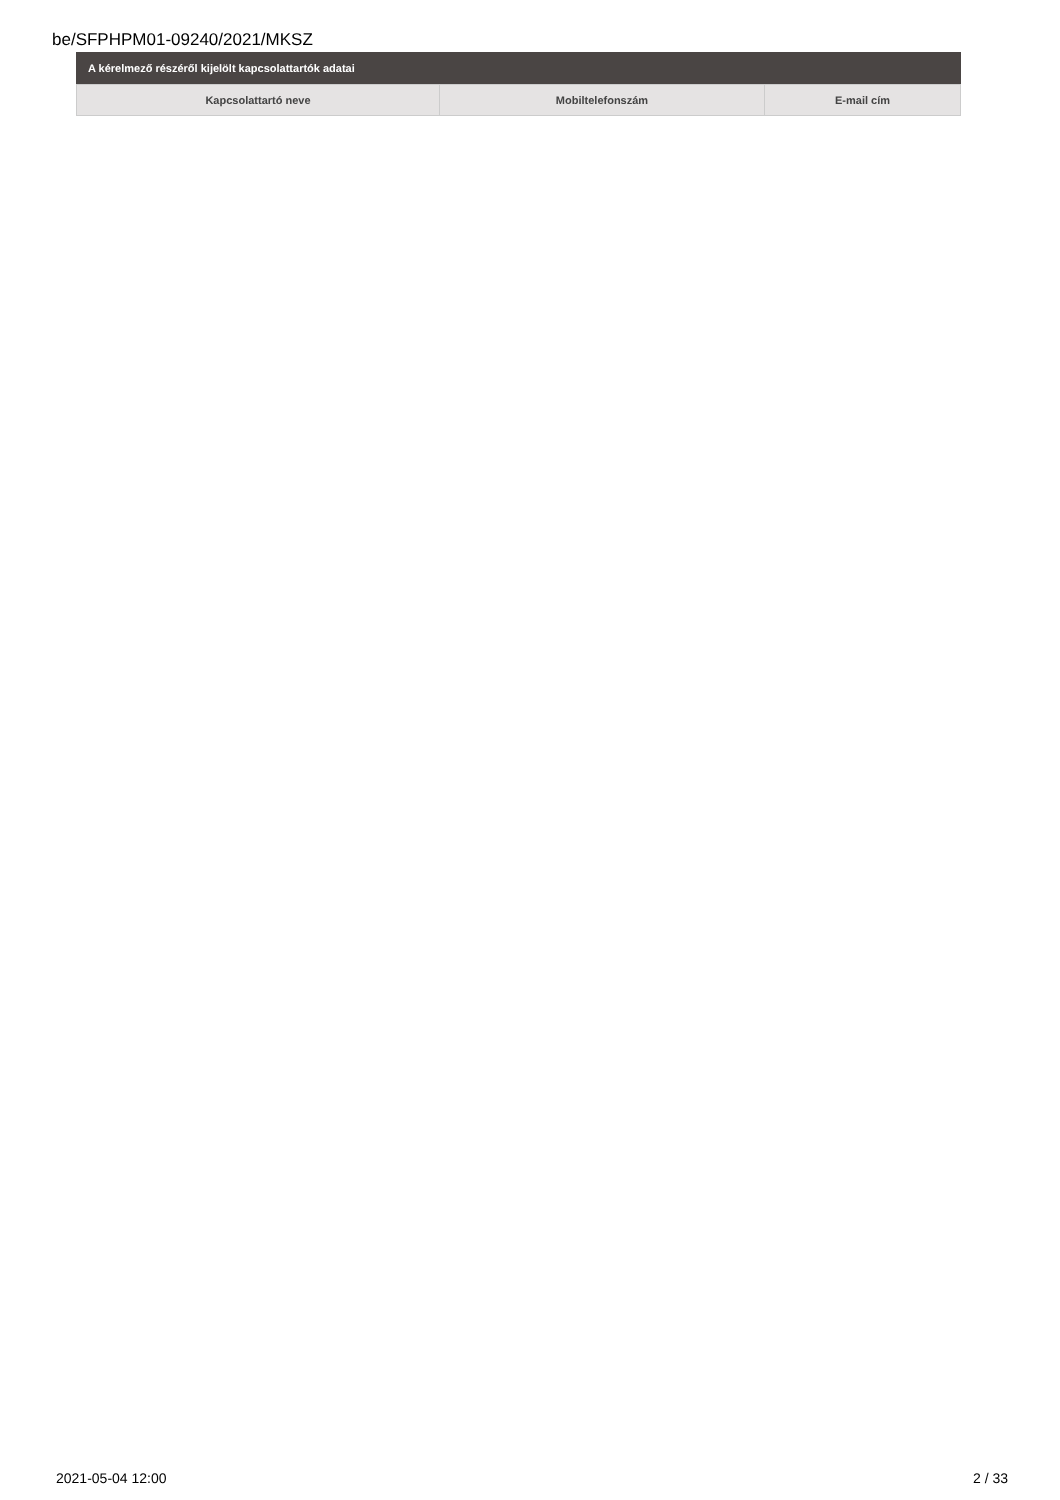be/SFPHPM01-09240/2021/MKSZ
A kérelmező részéről kijelölt kapcsolattartók adatai
| Kapcsolattartó neve | Mobiltelefonszám | E-mail cím |
| --- | --- | --- |
2021-05-04 12:00 2 / 33